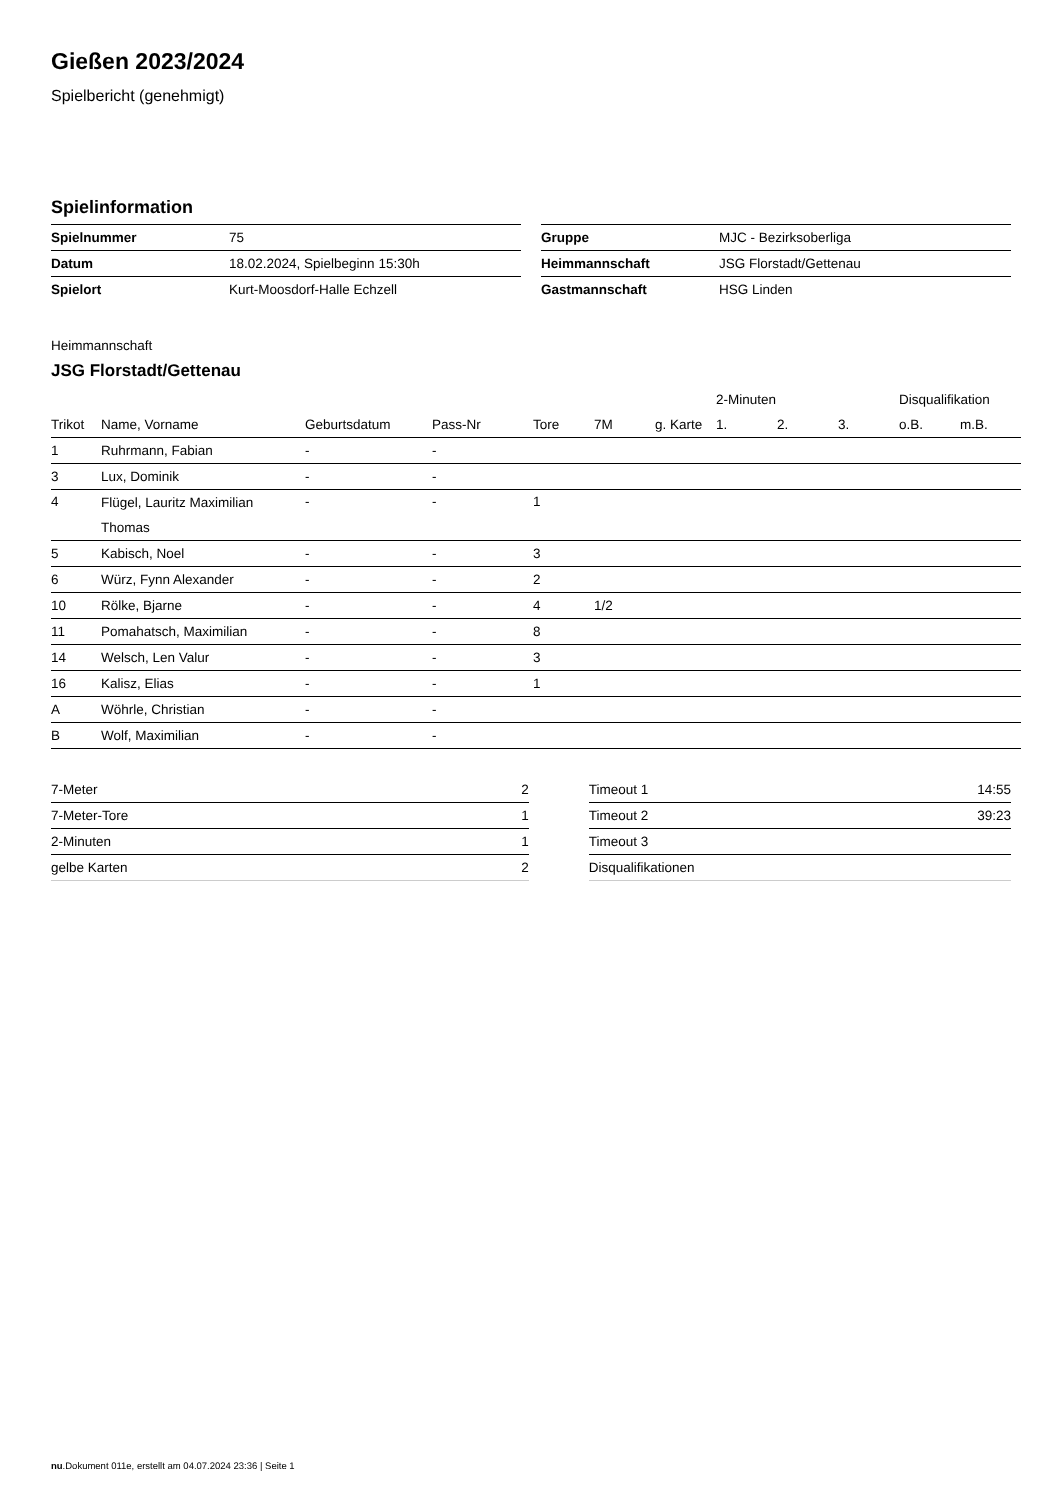Gießen 2023/2024
Spielbericht (genehmigt)
Spielinformation
| Spielnummer | 75 |
| Datum | 18.02.2024, Spielbeginn 15:30h |
| Spielort | Kurt-Moosdorf-Halle Echzell |
| Gruppe | MJC - Bezirksoberliga |
| Heimmannschaft | JSG Florstadt/Gettenau |
| Gastmannschaft | HSG Linden |
Heimmannschaft
JSG Florstadt/Gettenau
| | | | | | | | 2-Minuten | | | Disqualifikation | |
| --- | --- | --- | --- | --- | --- | --- | --- | --- | --- | --- | --- |
| Trikot | Name, Vorname | Geburtsdatum | Pass-Nr | Tore | 7M | g. Karte | 1. | 2. | 3. | o.B. | m.B. |
| 1 | Ruhrmann, Fabian | - | - | | | | | | | | |
| 3 | Lux, Dominik | - | - | | | | | | | | |
| 4 | Flügel, Lauritz Maximilian Thomas | - | - | 1 | | | | | | | |
| 5 | Kabisch, Noel | - | - | 3 | | | | | | | |
| 6 | Würz, Fynn Alexander | - | - | 2 | | | | | | | |
| 10 | Rölke, Bjarne | - | - | 4 | 1/2 | | | | | | |
| 11 | Pomahatsch, Maximilian | - | - | 8 | | | | | | | |
| 14 | Welsch, Len Valur | - | - | 3 | | | | | | | |
| 16 | Kalisz, Elias | - | - | 1 | | | | | | | |
| A | Wöhrle, Christian | - | - | | | | | | | | |
| B | Wolf, Maximilian | - | - | | | | | | | | |
| 7-Meter | 2 |
| 7-Meter-Tore | 1 |
| 2-Minuten | 1 |
| gelbe Karten | 2 |
| Timeout 1 | 14:55 |
| Timeout 2 | 39:23 |
| Timeout 3 | |
| Disqualifikationen | |
nu.Dokument 011e, erstellt am 04.07.2024 23:36 | Seite 1